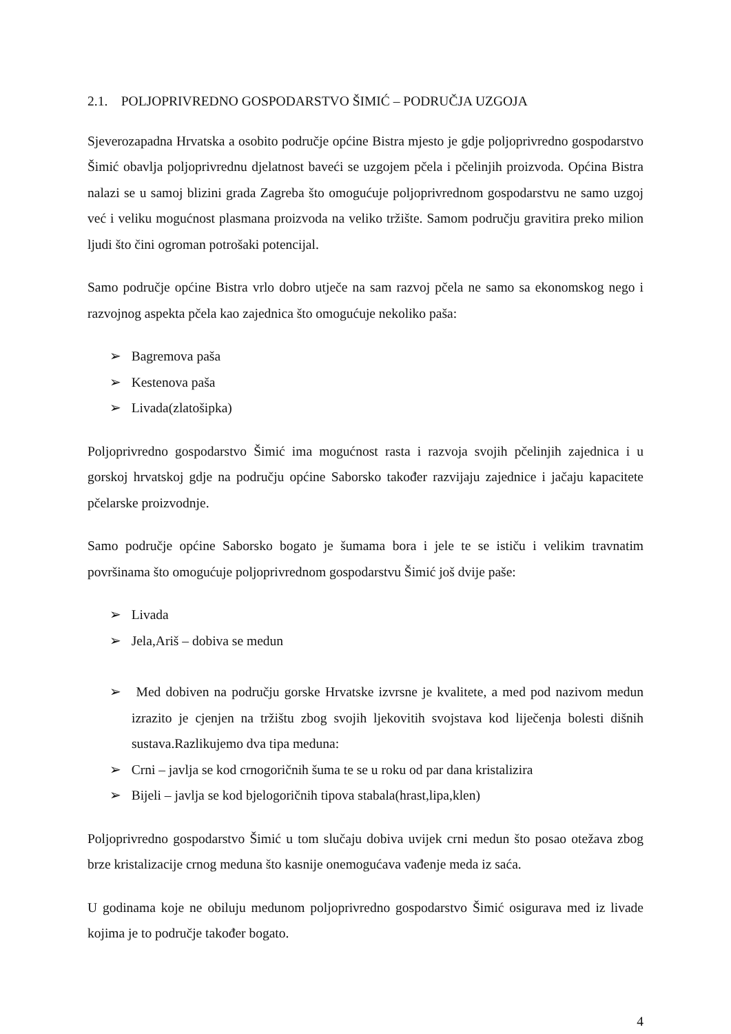2.1. POLJOPRIVREDNO GOSPODARSTVO ŠIMIĆ – PODRUČJA UZGOJA
Sjeverozapadna Hrvatska a osobito područje općine Bistra mjesto je gdje poljoprivredno gospodarstvo Šimić obavlja poljoprivrednu djelatnost baveći se uzgojem pčela i pčelinjih proizvoda. Općina Bistra nalazi se u samoj blizini grada Zagreba što omogućuje poljoprivrednom gospodarstvu ne samo uzgoj već i veliku mogućnost plasmana proizvoda na veliko tržište. Samom području gravitira preko milion ljudi što čini ogroman potrošaki potencijal.
Samo područje općine Bistra vrlo dobro utječe na sam razvoj pčela ne samo sa ekonomskog nego i razvojnog aspekta pčela kao zajednica što omogućuje nekoliko paša:
➢ Bagremova paša
➢ Kestenova paša
➢ Livada(zlatošipka)
Poljoprivredno gospodarstvo Šimić ima mogućnost rasta i razvoja svojih pčelinjih zajednica i u gorskoj hrvatskoj gdje na području općine Saborsko također razvijaju zajednice i jačaju kapacitete pčelarske proizvodnje.
Samo područje općine Saborsko bogato je šumama bora i jele te se ističu i velikim travnatim površinama što omogućuje poljoprivrednom gospodarstvu Šimić još dvije paše:
➢ Livada
➢ Jela,Ariš – dobiva se medun
➢ Med dobiven na području gorske Hrvatske izvrsne je kvalitete, a med pod nazivom medun izrazito je cjenjen na tržištu zbog svojih ljekovitih svojstava kod liječenja bolesti dišnih sustava.Razlikujemo dva tipa meduna:
➢ Crni – javlja se kod crnogoričnih šuma te se u roku od par dana kristalizira
➢ Bijeli – javlja se kod bjelogoričnih tipova stabala(hrast,lipa,klen)
Poljoprivredno gospodarstvo Šimić u tom slučaju dobiva uvijek crni medun što posao otežava zbog brze kristalizacije crnog meduna što kasnije onemogućava vađenje meda iz saća.
U godinama koje ne obiluju medunom poljoprivredno gospodarstvo Šimić osigurava med iz livade kojima je to područje također bogato.
4